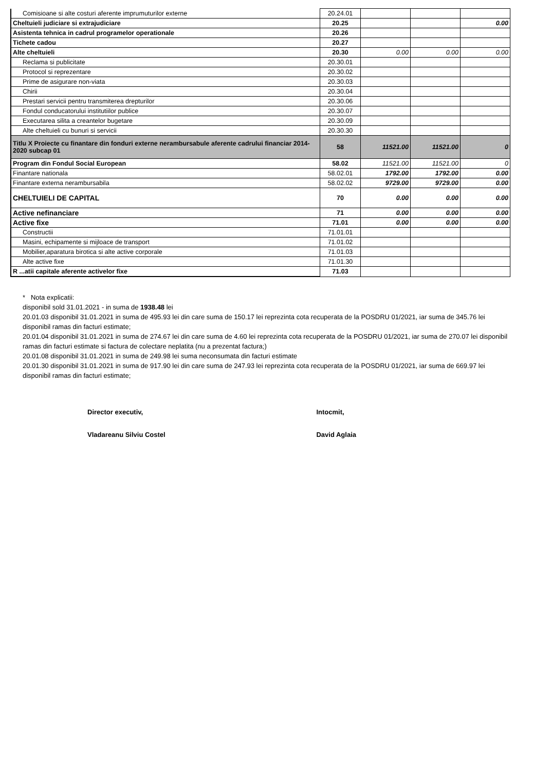| Comisioane si alte costuri aferente imprumuturilor externe | 20.24.01 | | | |
| Cheltuieli judiciare si extrajudiciare | 20.25 | | | 0.00 |
| Asistenta tehnica in cadrul programelor operationale | 20.26 | | | |
| Tichete cadou | 20.27 | | | |
| Alte cheltuieli | 20.30 | 0.00 | 0.00 | 0.00 |
| Reclama si publicitate | 20.30.01 | | | |
| Protocol si reprezentare | 20.30.02 | | | |
| Prime de asigurare non-viata | 20.30.03 | | | |
| Chirii | 20.30.04 | | | |
| Prestari servicii pentru transmiterea drepturilor | 20.30.06 | | | |
| Fondul conducatorului institutiilor publice | 20.30.07 | | | |
| Executarea silita a creantelor bugetare | 20.30.09 | | | |
| Alte cheltuieli cu bunuri si servicii | 20.30.30 | | | |
| Titlu X Proiecte cu finantare din fonduri externe nerambursabule aferente cadrului financiar 2014-2020 subcap 01 | 58 | 11521.00 | 11521.00 | 0 |
| Program din Fondul Social European | 58.02 | 11521.00 | 11521.00 | 0 |
| Finantare nationala | 58.02.01 | 1792.00 | 1792.00 | 0.00 |
| Finantare externa nerambursabila | 58.02.02 | 9729.00 | 9729.00 | 0.00 |
| CHELTUIELI DE CAPITAL | 70 | 0.00 | 0.00 | 0.00 |
| Active nefinanciare | 71 | 0.00 | 0.00 | 0.00 |
| Active fixe | 71.01 | 0.00 | 0.00 | 0.00 |
| Constructii | 71.01.01 | | | |
| Masini, echipamente si mijloace de transport | 71.01.02 | | | |
| Mobilier,aparatura birotica si alte active corporale | 71.01.03 | | | |
| Alte active fixe | 71.01.30 | | | |
| R ...atii capitale aferente activelor fixe | 71.03 | | | |
* Nota explicatii:
disponibil sold 31.01.2021 - in suma de 1938.48 lei
20.01.03 disponibil 31.01.2021 in suma de 495.93 lei din care suma de 150.17 lei reprezinta cota recuperata de la POSDRU 01/2021, iar suma de 345.76 lei disponibil ramas din facturi estimate;
20.01.04 disponibil 31.01.2021 in suma de 274.67 lei din care suma de 4.60 lei reprezinta cota recuperata de la POSDRU 01/2021, iar suma de 270.07 lei disponibil ramas din facturi estimate si factura de colectare neplatita (nu a prezentat factura;)
20.01.08 disponibil 31.01.2021 in suma de 249.98 lei suma neconsumata din facturi estimate
20.01.30 disponibil 31.01.2021 in suma de 917.90 lei din care suma de 247.93 lei reprezinta cota recuperata de la POSDRU 01/2021, iar suma de 669.97 lei disponibil ramas din facturi estimate;
Director executiv,
Vladareanu Silviu Costel
Intocmit,
David Aglaia